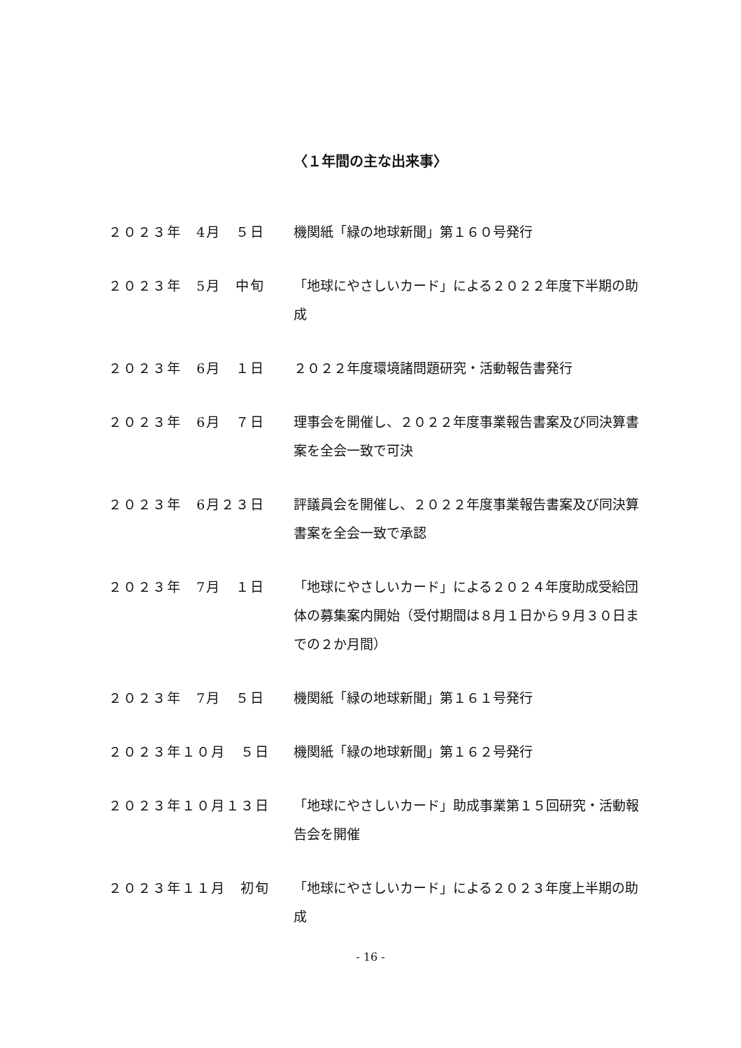〈１年間の主な出来事〉
２０２３年　4月　５日 機関紙「緑の地球新聞」第１６０号発行
２０２３年　5月　中旬 「地球にやさしいカード」による２０２２年度下半期の助成
２０２３年　6月　１日 ２０２２年度環境諸問題研究・活動報告書発行
２０２３年　6月　７日 理事会を開催し、２０２２年度事業報告書案及び同決算書案を全会一致で可決
２０２３年　6月２３日 評議員会を開催し、２０２２年度事業報告書案及び同決算書案を全会一致で承認
２０２３年　7月　１日 「地球にやさしいカード」による２０２４年度助成受給団体の募集案内開始（受付期間は８月１日から９月３０日までの２か月間）
２０２３年　7月　５日 機関紙「緑の地球新聞」第１６１号発行
２０２３年１０月　５日 機関紙「緑の地球新聞」第１６２号発行
２０２３年１０月１３日 「地球にやさしいカード」助成事業第１５回研究・活動報告会を開催
２０２３年１１月　初旬 「地球にやさしいカード」による２０２３年度上半期の助成
- 16 -